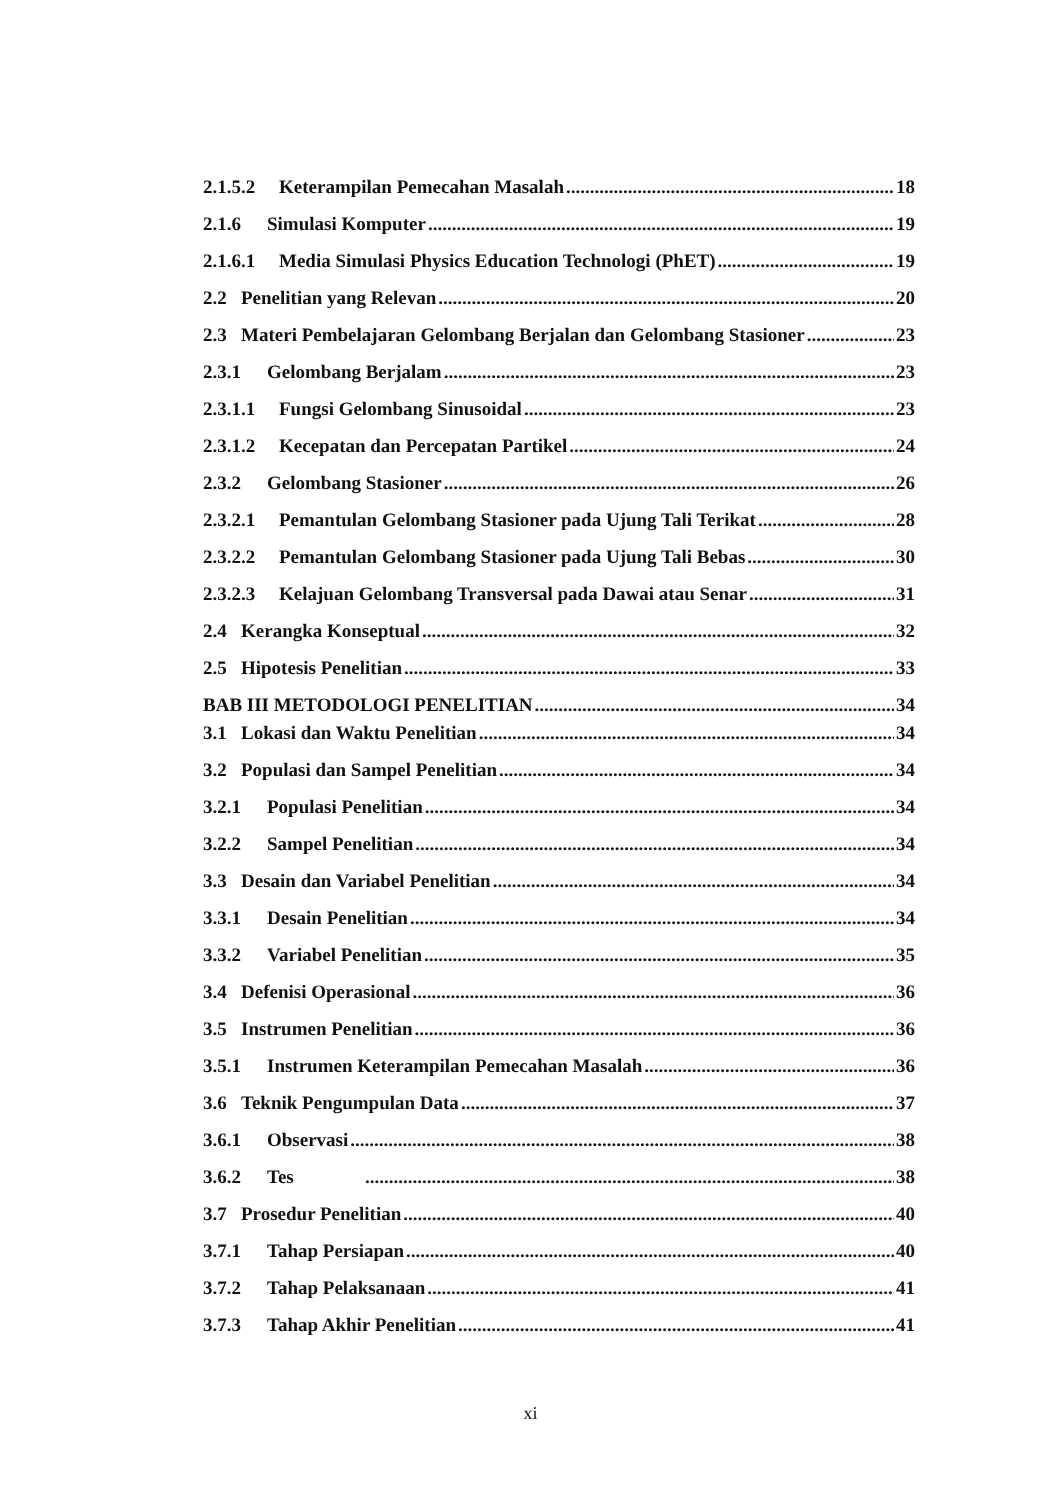2.1.5.2 Keterampilan Pemecahan Masalah 18
2.1.6 Simulasi Komputer 19
2.1.6.1 Media Simulasi Physics Education Technologi (PhET) 19
2.2 Penelitian yang Relevan 20
2.3 Materi Pembelajaran Gelombang Berjalan dan Gelombang Stasioner 23
2.3.1 Gelombang Berjalam 23
2.3.1.1 Fungsi Gelombang Sinusoidal 23
2.3.1.2 Kecepatan dan Percepatan Partikel 24
2.3.2 Gelombang Stasioner 26
2.3.2.1 Pemantulan Gelombang Stasioner pada Ujung Tali Terikat 28
2.3.2.2 Pemantulan Gelombang Stasioner pada Ujung Tali Bebas 30
2.3.2.3 Kelajuan Gelombang Transversal pada Dawai atau Senar 31
2.4 Kerangka Konseptual 32
2.5 Hipotesis Penelitian 33
BAB III METODOLOGI PENELITIAN 34
3.1 Lokasi dan Waktu Penelitian 34
3.2 Populasi dan Sampel Penelitian 34
3.2.1 Populasi Penelitian 34
3.2.2 Sampel Penelitian 34
3.3 Desain dan Variabel Penelitian 34
3.3.1 Desain Penelitian 34
3.3.2 Variabel Penelitian 35
3.4 Defenisi Operasional 36
3.5 Instrumen Penelitian 36
3.5.1 Instrumen Keterampilan Pemecahan Masalah 36
3.6 Teknik Pengumpulan Data 37
3.6.1 Observasi 38
3.6.2 Tes 38
3.7 Prosedur Penelitian 40
3.7.1 Tahap Persiapan 40
3.7.2 Tahap Pelaksanaan 41
3.7.3 Tahap Akhir Penelitian 41
xi